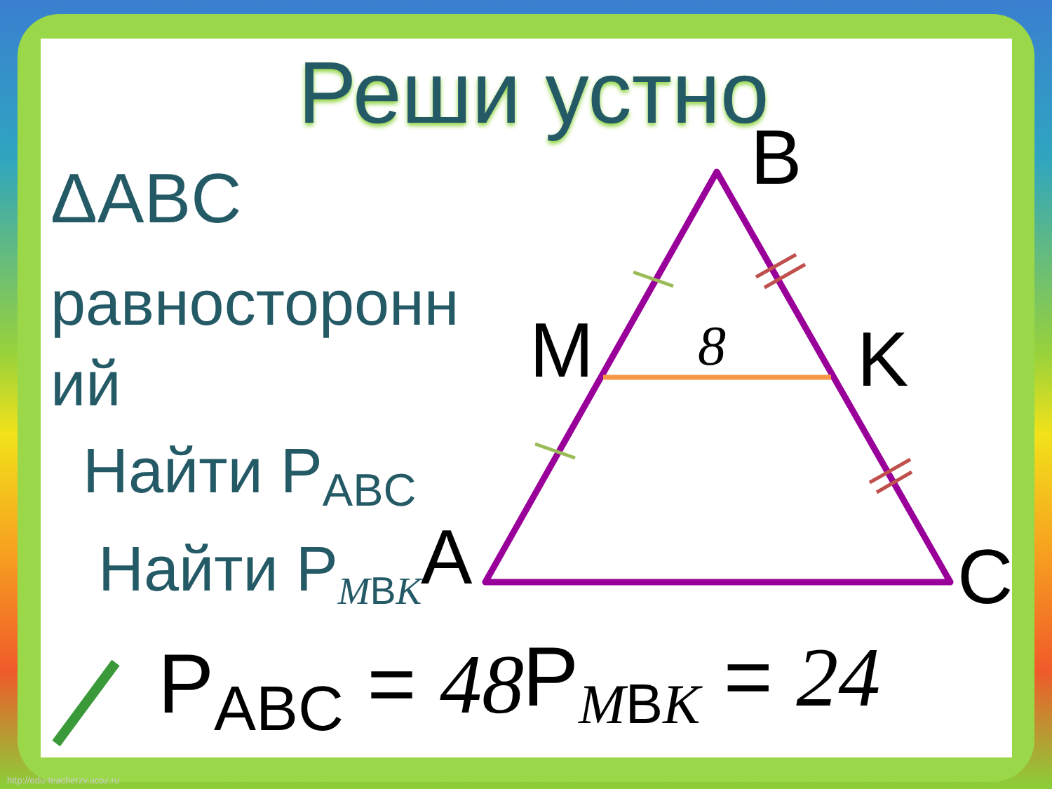Реши устно
ΔABC
равносторонн
ий
Найти P<sub>ABC</sub>
Найти P<sub>MBK</sub>
B
M K
A C
8
P<sub>ABC</sub> = 48 P<sub>MBK</sub> = 24
http://edu-teacherzv.ucoz.ru